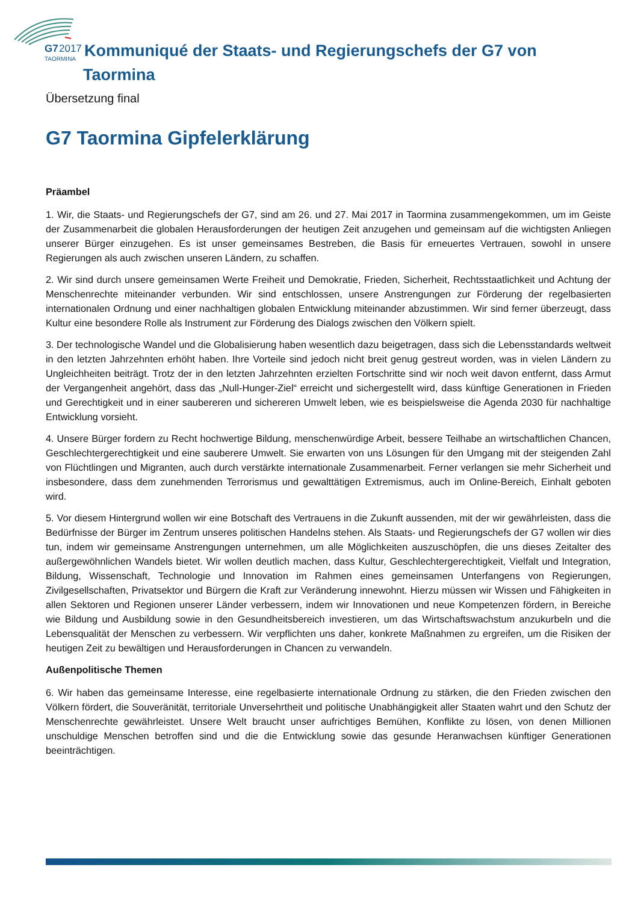G7
2017
TAORMINA
Kommuniqué der Staats- und Regierungschefs der G7 von
Taormina
Übersetzung final
G7 Taormina Gipfelerklärung
Präambel
1. Wir, die Staats- und Regierungschefs der G7, sind am 26. und 27. Mai 2017 in Taormina zusammengekommen, um im Geiste der Zusammenarbeit die globalen Herausforderungen der heutigen Zeit anzugehen und gemeinsam auf die wichtigsten Anliegen unserer Bürger einzugehen. Es ist unser gemeinsames Bestreben, die Basis für erneuertes Vertrauen, sowohl in unsere Regierungen als auch zwischen unseren Ländern, zu schaffen.
2. Wir sind durch unsere gemeinsamen Werte Freiheit und Demokratie, Frieden, Sicherheit, Rechtsstaatlichkeit und Achtung der Menschenrechte miteinander verbunden. Wir sind entschlossen, unsere Anstrengungen zur Förderung der regelbasierten internationalen Ordnung und einer nachhaltigen globalen Entwicklung miteinander abzustimmen. Wir sind ferner überzeugt, dass Kultur eine besondere Rolle als Instrument zur Förderung des Dialogs zwischen den Völkern spielt.
3. Der technologische Wandel und die Globalisierung haben wesentlich dazu beigetragen, dass sich die Lebensstandards weltweit in den letzten Jahrzehnten erhöht haben. Ihre Vorteile sind jedoch nicht breit genug gestreut worden, was in vielen Ländern zu Ungleichheiten beiträgt. Trotz der in den letzten Jahrzehnten erzielten Fortschritte sind wir noch weit davon entfernt, dass Armut der Vergangenheit angehört, dass das „Null-Hunger-Ziel“ erreicht und sichergestellt wird, dass künftige Generationen in Frieden und Gerechtigkeit und in einer saubereren und sichereren Umwelt leben, wie es beispielsweise die Agenda 2030 für nachhaltige Entwicklung vorsieht.
4. Unsere Bürger fordern zu Recht hochwertige Bildung, menschenwürdige Arbeit, bessere Teilhabe an wirtschaftlichen Chancen, Geschlechtergerechtigkeit und eine sauberere Umwelt. Sie erwarten von uns Lösungen für den Umgang mit der steigenden Zahl von Flüchtlingen und Migranten, auch durch verstärkte internationale Zusammenarbeit. Ferner verlangen sie mehr Sicherheit und insbesondere, dass dem zunehmenden Terrorismus und gewalttätigen Extremismus, auch im Online-Bereich, Einhalt geboten wird.
5. Vor diesem Hintergrund wollen wir eine Botschaft des Vertrauens in die Zukunft aussenden, mit der wir gewährleisten, dass die Bedürfnisse der Bürger im Zentrum unseres politischen Handelns stehen. Als Staats- und Regierungschefs der G7 wollen wir dies tun, indem wir gemeinsame Anstrengungen unternehmen, um alle Möglichkeiten auszuschöpfen, die uns dieses Zeitalter des außergewöhnlichen Wandels bietet. Wir wollen deutlich machen, dass Kultur, Geschlechtergerechtigkeit, Vielfalt und Integration, Bildung, Wissenschaft, Technologie und Innovation im Rahmen eines gemeinsamen Unterfangens von Regierungen, Zivilgesellschaften, Privatsektor und Bürgern die Kraft zur Veränderung innewohnt. Hierzu müssen wir Wissen und Fähigkeiten in allen Sektoren und Regionen unserer Länder verbessern, indem wir Innovationen und neue Kompetenzen fördern, in Bereiche wie Bildung und Ausbildung sowie in den Gesundheitsbereich investieren, um das Wirtschaftswachstum anzukurbeln und die Lebensqualität der Menschen zu verbessern. Wir verpflichten uns daher, konkrete Maßnahmen zu ergreifen, um die Risiken der heutigen Zeit zu bewältigen und Herausforderungen in Chancen zu verwandeln.
Außenpolitische Themen
6. Wir haben das gemeinsame Interesse, eine regelbasierte internationale Ordnung zu stärken, die den Frieden zwischen den Völkern fördert, die Souveränität, territoriale Unversehrtheit und politische Unabhängigkeit aller Staaten wahrt und den Schutz der Menschenrechte gewährleistet. Unsere Welt braucht unser aufrichtiges Bemühen, Konflikte zu lösen, von denen Millionen unschuldige Menschen betroffen sind und die die Entwicklung sowie das gesunde Heranwachsen künftiger Generationen beeinträchtigen.